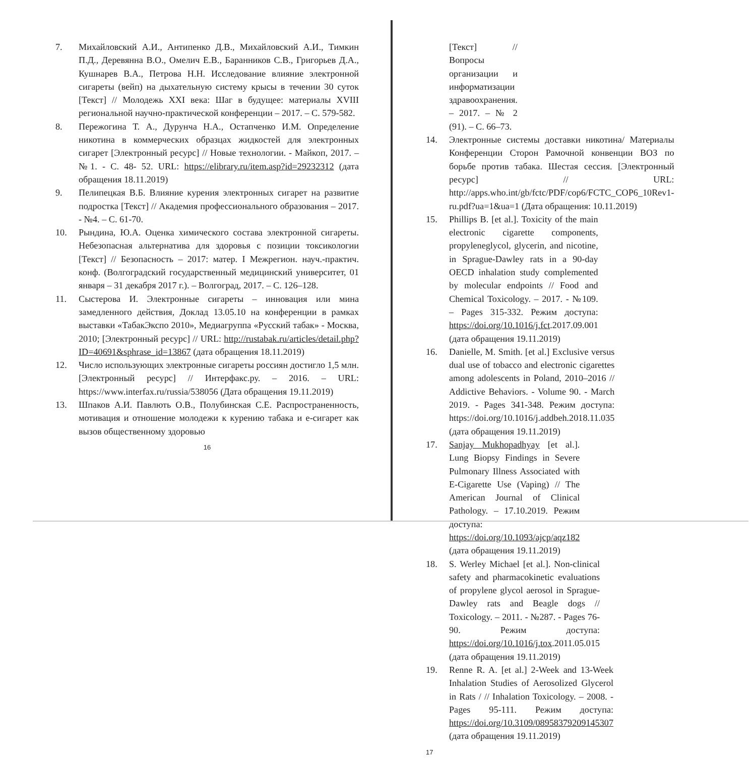7. Михайловский А.И., Антипенко Д.В., Михайловский А.И., Тимкин П.Д., Деревянна В.О., Омелич Е.В., Баранников С.В., Григорьев Д.А., Кушнарев В.А., Петрова Н.Н. Исследование влияние электронной сигареты (вейп) на дыхательную систему крысы в течении 30 суток [Текст] // Молодежь XXI века: Шаг в будущее: материалы XVIII региональной научно-практической конференции – 2017. – С. 579-582.
8. Пережогина Т. А., Дурунча Н.А., Остапченко И.М. Определение никотина в коммерческих образцах жидкостей для электронных сигарет [Электронный ресурс] // Новые технологии. - Майкоп, 2017. – №1. - С. 48- 52. URL: https://elibrary.ru/item.asp?id=29232312 (дата обращения 18.11.2019)
9. Пелипецкая В.Б. Влияние курения электронных сигарет на развитие подростка [Текст] // Академия профессионального образования – 2017. - №4. – С. 61-70.
10. Рындина, Ю.А. Оценка химического состава электронной сигареты. Небезопасная альтернатива для здоровья с позиции токсикологии [Текст] // Безопасность – 2017: матер. I Межрегион. науч.-практич. конф. (Волгоградский государственный медицинский университет, 01 января – 31 декабря 2017 г.). – Волгоград, 2017. – С. 126–128.
11. Сыстерова И. Электронные сигареты – инновация или мина замедленного действия, Доклад 13.05.10 на конференции в рамках выставки «ТабакЭкспо 2010», Медиагруппа «Русский табак» - Москва, 2010; [Электронный ресурс] // URL: http://rustabak.ru/articles/detail.php?ID=40691&sphrase_id=13867 (дата обращения 18.11.2019)
12. Число использующих электронные сигареты россиян достигло 1,5 млн. [Электронный ресурс] // Интерфакс.ру. – 2016. – URL: https://www.interfax.ru/russia/538056 (Дата обращения 19.11.2019)
13. Шпаков А.И. Павлють О.В., Полубинская С.Е. Распространенность, мотивация и отношение молодежи к курению табака и е-сигарет как вызов общественному здоровью
16
[Текст] // Вопросы организации и информатизации здравоохранения. – 2017. – № 2 (91). – С. 66–73.
14. Электронные системы доставки никотина/ Материалы Конференции Сторон Рамочной конвенции ВОЗ по борьбе против табака. Шестая сессия. [Электронный ресурс] // URL: http://apps.who.int/gb/fctc/PDF/cop6/FCTC_COP6_10Rev1-ru.pdf?ua=1&ua=1 (Дата обращения: 10.11.2019)
15. Phillips B. [et al.]. Toxicity of the main electronic cigarette components, propyleneglycol, glycerin, and nicotine, in Sprague-Dawley rats in a 90-day OECD inhalation study complemented by molecular endpoints // Food and Chemical Toxicology. – 2017. - №109. – Pages 315-332. Режим доступа: https://doi.org/10.1016/j.fct.2017.09.001 (дата обращения 19.11.2019)
16. Danielle, M. Smith. [et al.] Exclusive versus dual use of tobacco and electronic cigarettes among adolescents in Poland, 2010–2016 // Addictive Behaviors. - Volume 90. - March 2019. - Pages 341-348. Режим доступа: https://doi.org/10.1016/j.addbeh.2018.11.035 (дата обращения 19.11.2019)
17. Sanjay Mukhopadhyay [et al.]. Lung Biopsy Findings in Severe Pulmonary Illness Associated with E-Cigarette Use (Vaping) // The American Journal of Clinical Pathology. – 17.10.2019. Режим доступа: https://doi.org/10.1093/ajcp/aqz182 (дата обращения 19.11.2019)
18. S. Werley Michael [et al.]. Non-clinical safety and pharmacokinetic evaluations of propylene glycol aerosol in Sprague-Dawley rats and Beagle dogs // Toxicology. – 2011. - №287. - Pages 76-90. Режим доступа: https://doi.org/10.1016/j.tox.2011.05.015 (дата обращения 19.11.2019)
19. Renne R. A. [et al.] 2-Week and 13-Week Inhalation Studies of Aerosolized Glycerol in Rats / // Inhalation Toxicology. – 2008. - Pages 95-111. Режим доступа: https://doi.org/10.3109/08958379209145307 (дата обращения 19.11.2019)
17